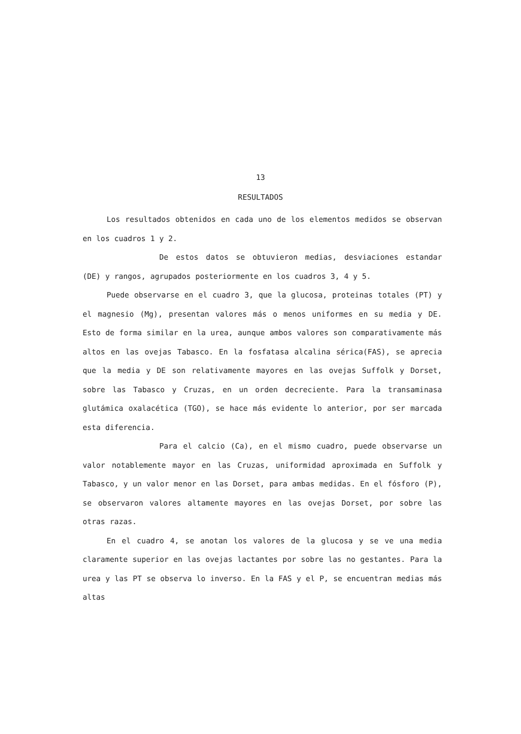13
RESULTADOS
Los resultados obtenidos en cada uno de los elementos medidos se observan en los cuadros 1 y 2.
De estos datos se obtuvieron medias, desviaciones estandar (DE) y rangos, agrupados posteriormente en los cuadros 3, 4 y 5.
Puede observarse en el cuadro 3, que la glucosa, proteinas totales (PT) y el magnesio (Mg), presentan valores más o menos uniformes en su media y DE. Esto de forma similar en la urea, aunque ambos valores son comparativamente más altos en las ovejas Tabasco. En la fosfatasa alcalina sérica(FAS), se aprecia que la media y DE son relativamente mayores en las ovejas Suffolk y Dorset, sobre las Tabasco y Cruzas, en un orden decreciente. Para la transaminasa glutámica oxalacética (TGO), se hace más evidente lo anterior, por ser marcada esta diferencia.
Para el calcio (Ca), en el mismo cuadro, puede observarse un valor notablemente mayor en las Cruzas, uniformidad aproximada en Suffolk y Tabasco, y un valor menor en las Dorset, para ambas medidas. En el fósforo (P), se observaron valores altamente mayores en las ovejas Dorset, por sobre las otras razas.
En el cuadro 4, se anotan los valores de la glucosa y se ve una media claramente superior en las ovejas lactantes por sobre las no gestantes. Para la urea y las PT se observa lo inverso. En la FAS y el P, se encuentran medias más altas